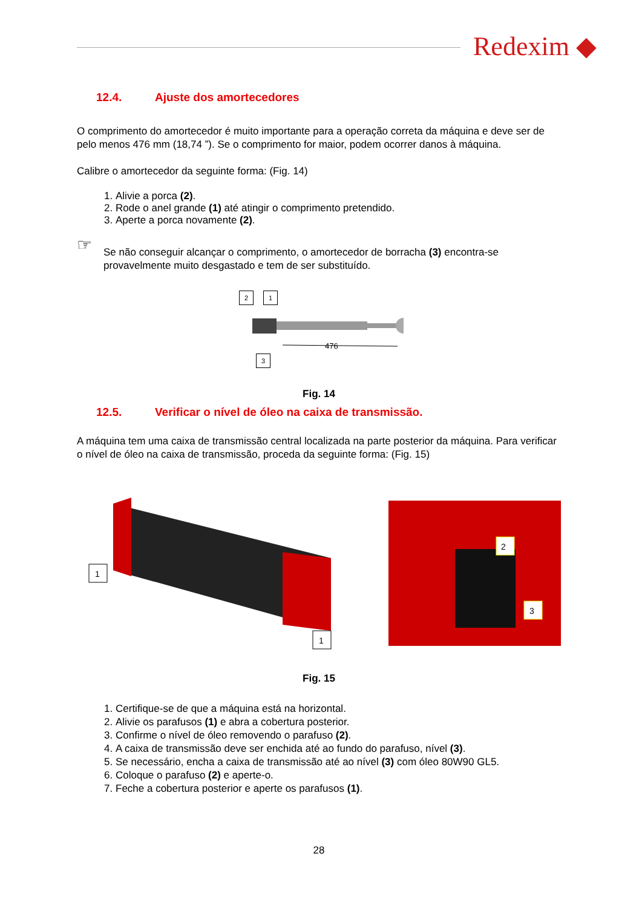Redexim ◆
12.4. Ajuste dos amortecedores
O comprimento do amortecedor é muito importante para a operação correta da máquina e deve ser de pelo menos 476 mm (18,74 ”). Se o comprimento for maior, podem ocorrer danos à máquina.
Calibre o amortecedor da seguinte forma: (Fig. 14)
1. Alivie a porca (2).
2. Rode o anel grande (1) até atingir o comprimento pretendido.
3. Aperte a porca novamente (2).
☞
Se não conseguir alcançar o comprimento, o amortecedor de borracha (3) encontra-se provavelmente muito desgastado e tem de ser substituído.
2 1
476
3
Fig. 14
12.5. Verificar o nível de óleo na caixa de transmissão.
A máquina tem uma caixa de transmissão central localizada na parte posterior da máquina. Para verificar o nível de óleo na caixa de transmissão, proceda da seguinte forma: (Fig. 15)
1
1
2
3
Fig. 15
1. Certifique-se de que a máquina está na horizontal.
2. Alivie os parafusos (1) e abra a cobertura posterior.
3. Confirme o nível de óleo removendo o parafuso (2).
4. A caixa de transmissão deve ser enchida até ao fundo do parafuso, nível (3).
5. Se necessário, encha a caixa de transmissão até ao nível (3) com óleo 80W90 GL5.
6. Coloque o parafuso (2) e aperte-o.
7. Feche a cobertura posterior e aperte os parafusos (1).
28